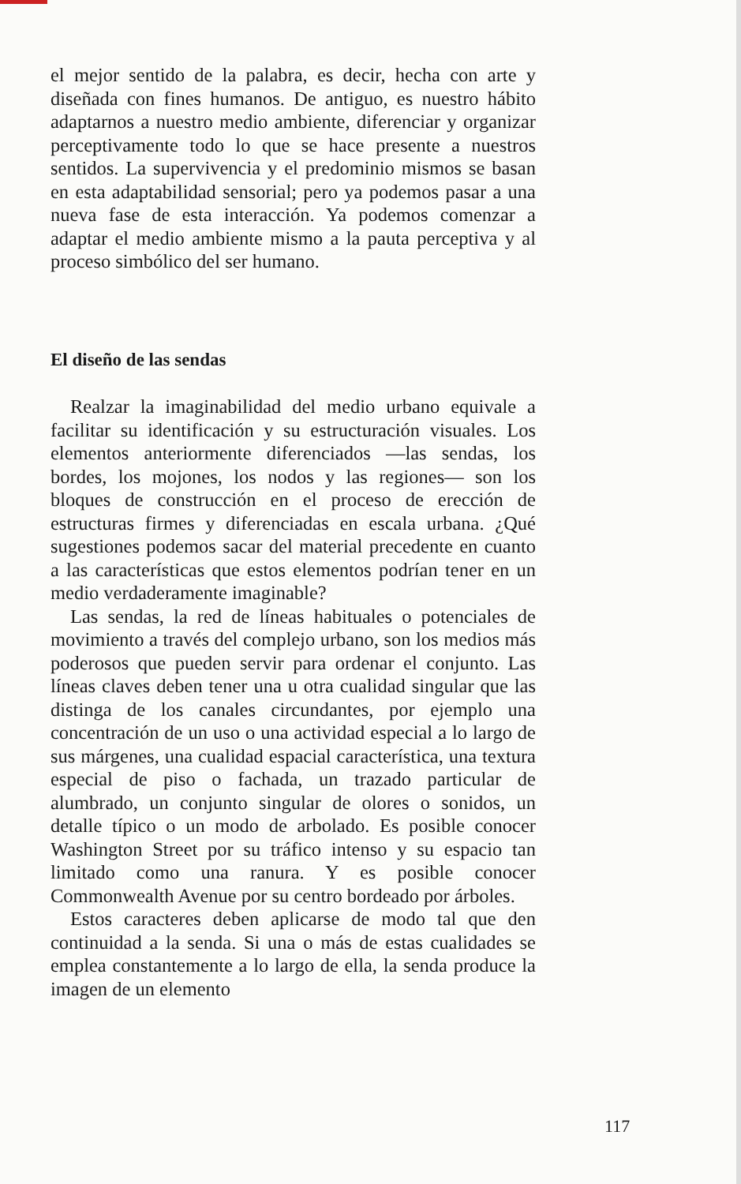el mejor sentido de la palabra, es decir, hecha con arte y diseñada con fines humanos. De antiguo, es nuestro hábito adaptarnos a nuestro medio ambiente, diferenciar y organizar perceptivamente todo lo que se hace presente a nuestros sentidos. La supervivencia y el predominio mismos se basan en esta adaptabilidad sensorial; pero ya podemos pasar a una nueva fase de esta interacción. Ya podemos comenzar a adaptar el medio ambiente mismo a la pauta perceptiva y al proceso simbólico del ser humano.
El diseño de las sendas
Realzar la imaginabilidad del medio urbano equivale a facilitar su identificación y su estructuración visuales. Los elementos anteriormente diferenciados —las sendas, los bordes, los mojones, los nodos y las regiones— son los bloques de construcción en el proceso de erección de estructuras firmes y diferenciadas en escala urbana. ¿Qué sugestiones podemos sacar del material precedente en cuanto a las características que estos elementos podrían tener en un medio verdaderamente imaginable?
Las sendas, la red de líneas habituales o potenciales de movimiento a través del complejo urbano, son los medios más poderosos que pueden servir para ordenar el conjunto. Las líneas claves deben tener una u otra cualidad singular que las distinga de los canales circundantes, por ejemplo una concentración de un uso o una actividad especial a lo largo de sus márgenes, una cualidad espacial característica, una textura especial de piso o fachada, un trazado particular de alumbrado, un conjunto singular de olores o sonidos, un detalle típico o un modo de arbolado. Es posible conocer Washington Street por su tráfico intenso y su espacio tan limitado como una ranura. Y es posible conocer Commonwealth Avenue por su centro bordeado por árboles.
Estos caracteres deben aplicarse de modo tal que den continuidad a la senda. Si una o más de estas cualidades se emplea constantemente a lo largo de ella, la senda produce la imagen de un elemento
117